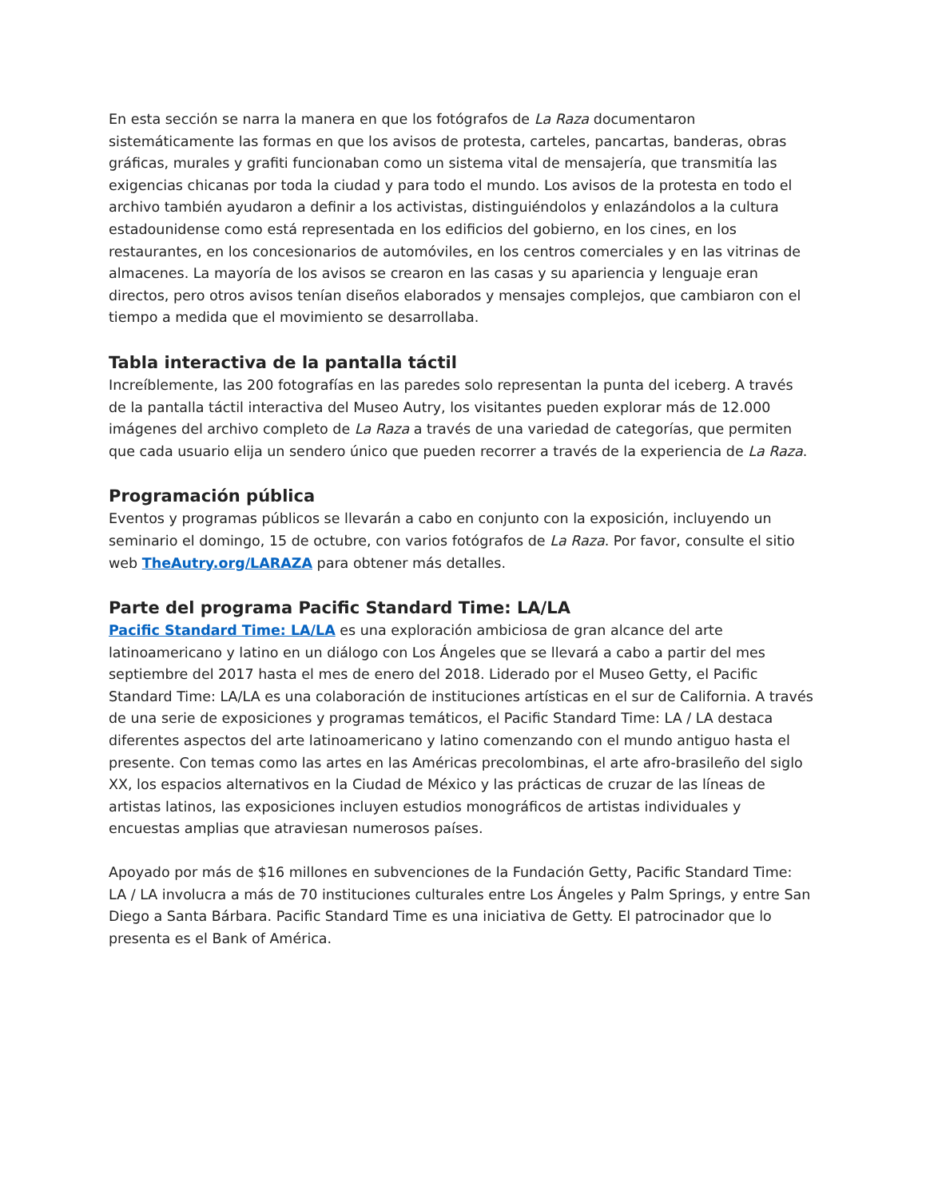En esta sección se narra la manera en que los fotógrafos de La Raza documentaron sistemáticamente las formas en que los avisos de protesta, carteles, pancartas, banderas, obras gráficas, murales y grafiti funcionaban como un sistema vital de mensajería, que transmitía las exigencias chicanas por toda la ciudad y para todo el mundo. Los avisos de la protesta en todo el archivo también ayudaron a definir a los activistas, distinguiéndolos y enlazándolos a la cultura estadounidense como está representada en los edificios del gobierno, en los cines, en los restaurantes, en los concesionarios de automóviles, en los centros comerciales y en las vitrinas de almacenes. La mayoría de los avisos se crearon en las casas y su apariencia y lenguaje eran directos, pero otros avisos tenían diseños elaborados y mensajes complejos, que cambiaron con el tiempo a medida que el movimiento se desarrollaba.
Tabla interactiva de la pantalla táctil
Increíblemente, las 200 fotografías en las paredes solo representan la punta del iceberg. A través de la pantalla táctil interactiva del Museo Autry, los visitantes pueden explorar más de 12.000 imágenes del archivo completo de La Raza a través de una variedad de categorías, que permiten que cada usuario elija un sendero único que pueden recorrer a través de la experiencia de La Raza.
Programación pública
Eventos y programas públicos se llevarán a cabo en conjunto con la exposición, incluyendo un seminario el domingo, 15 de octubre, con varios fotógrafos de La Raza. Por favor, consulte el sitio web TheAutry.org/LARAZA para obtener más detalles.
Parte del programa Pacific Standard Time: LA/LA
Pacific Standard Time: LA/LA es una exploración ambiciosa de gran alcance del arte latinoamericano y latino en un diálogo con Los Ángeles que se llevará a cabo a partir del mes septiembre del 2017 hasta el mes de enero del 2018. Liderado por el Museo Getty, el Pacific Standard Time: LA/LA es una colaboración de instituciones artísticas en el sur de California. A través de una serie de exposiciones y programas temáticos, el Pacific Standard Time: LA / LA destaca diferentes aspectos del arte latinoamericano y latino comenzando con el mundo antiguo hasta el presente. Con temas como las artes en las Américas precolombinas, el arte afro-brasileño del siglo XX, los espacios alternativos en la Ciudad de México y las prácticas de cruzar de las líneas de artistas latinos, las exposiciones incluyen estudios monográficos de artistas individuales y encuestas amplias que atraviesan numerosos países.
Apoyado por más de $16 millones en subvenciones de la Fundación Getty, Pacific Standard Time: LA / LA involucra a más de 70 instituciones culturales entre Los Ángeles y Palm Springs, y entre San Diego a Santa Bárbara. Pacific Standard Time es una iniciativa de Getty. El patrocinador que lo presenta es el Bank of América.